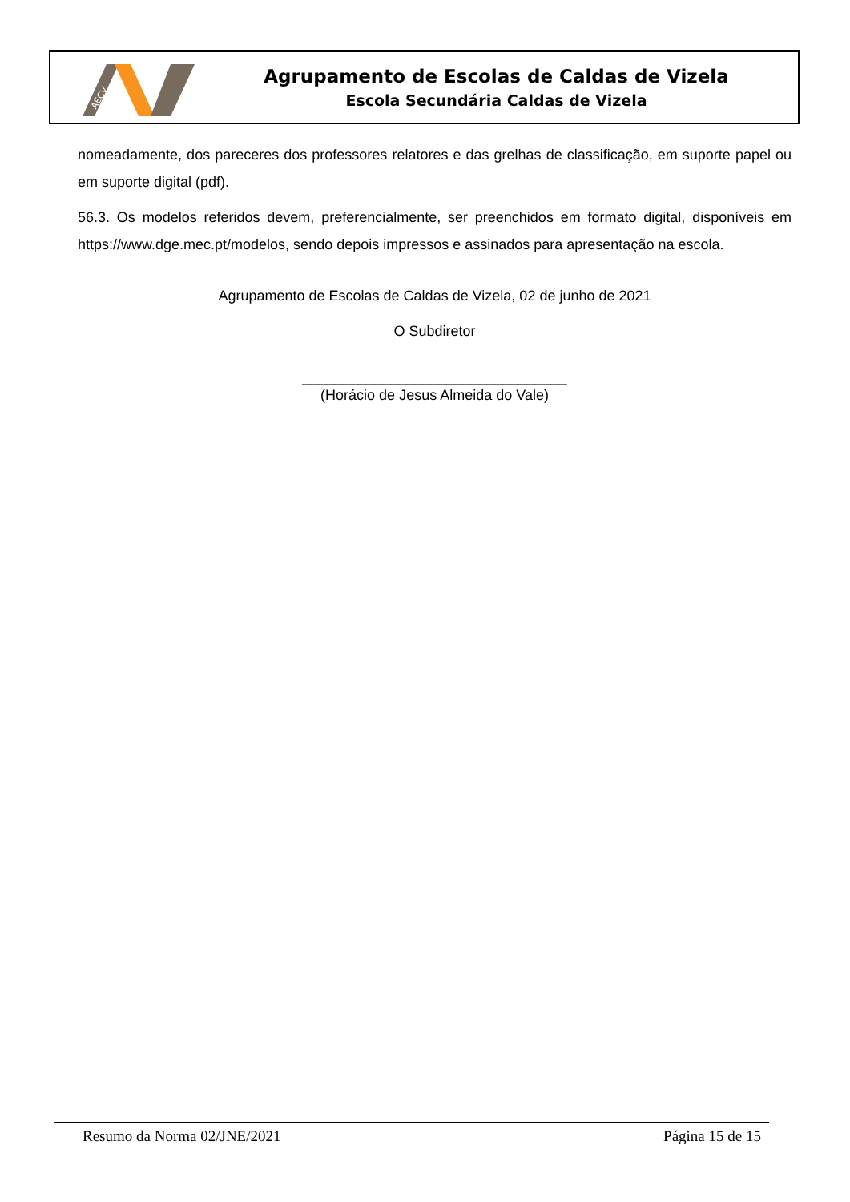AECV
Agrupamento de Escolas de Caldas de Vizela
Escola Secundária Caldas de Vizela
nomeadamente, dos pareceres dos professores relatores e das grelhas de classificação, em suporte papel ou em suporte digital (pdf).
56.3. Os modelos referidos devem, preferencialmente, ser preenchidos em formato digital, disponíveis em https://www.dge.mec.pt/modelos, sendo depois impressos e assinados para apresentação na escola.
Agrupamento de Escolas de Caldas de Vizela, 02 de junho de 2021
O Subdiretor
_________________________________
(Horácio de Jesus Almeida do Vale)
Resumo da Norma 02/JNE/2021 Página 15 de 15